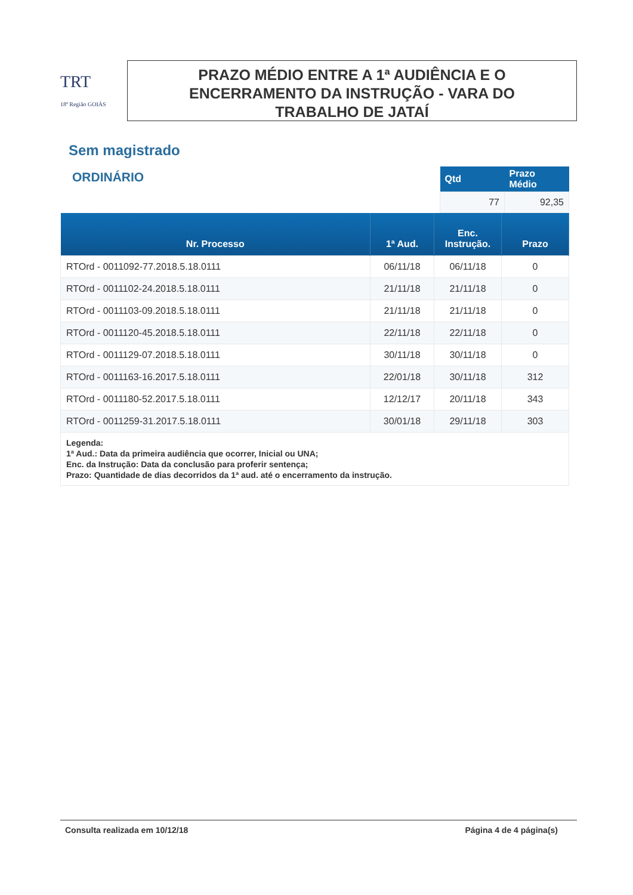TRT
18ª Região GOIÁS
PRAZO MÉDIO ENTRE A 1ª AUDIÊNCIA E O
ENCERRAMENTO DA INSTRUÇÃO - VARA DO
TRABALHO DE JATAÍ
Sem magistrado
ORDINÁRIO
| Qtd | Prazo Médio |
| --- | --- |
| 77 | 92,35 |
| Nr. Processo | 1ª Aud. | Enc. Instrução. | Prazo |
| --- | --- | --- | --- |
| RTOrd - 0011092-77.2018.5.18.0111 | 06/11/18 | 06/11/18 | 0 |
| RTOrd - 0011102-24.2018.5.18.0111 | 21/11/18 | 21/11/18 | 0 |
| RTOrd - 0011103-09.2018.5.18.0111 | 21/11/18 | 21/11/18 | 0 |
| RTOrd - 0011120-45.2018.5.18.0111 | 22/11/18 | 22/11/18 | 0 |
| RTOrd - 0011129-07.2018.5.18.0111 | 30/11/18 | 30/11/18 | 0 |
| RTOrd - 0011163-16.2017.5.18.0111 | 22/01/18 | 30/11/18 | 312 |
| RTOrd - 0011180-52.2017.5.18.0111 | 12/12/17 | 20/11/18 | 343 |
| RTOrd - 0011259-31.2017.5.18.0111 | 30/01/18 | 29/11/18 | 303 |
| Legenda: 1ª Aud.: Data da primeira audiência que ocorrer, Inicial ou UNA; Enc. da Instrução: Data da conclusão para proferir sentença; Prazo: Quantidade de dias decorridos da 1ª aud. até o encerramento da instrução. | | | |
Consulta realizada em 10/12/18 Página 4 de 4 página(s)